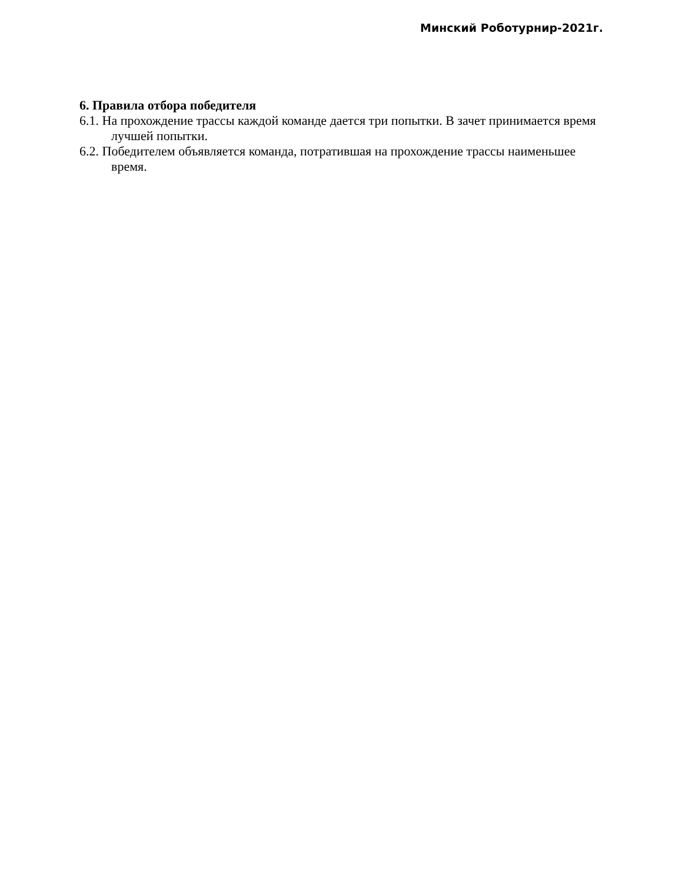Минский Роботурнир-2021г.
6. Правила отбора победителя
6.1. На прохождение трассы каждой команде дается три попытки. В зачет принимается время лучшей попытки.
6.2. Победителем объявляется команда, потратившая на прохождение трассы наименьшее время.